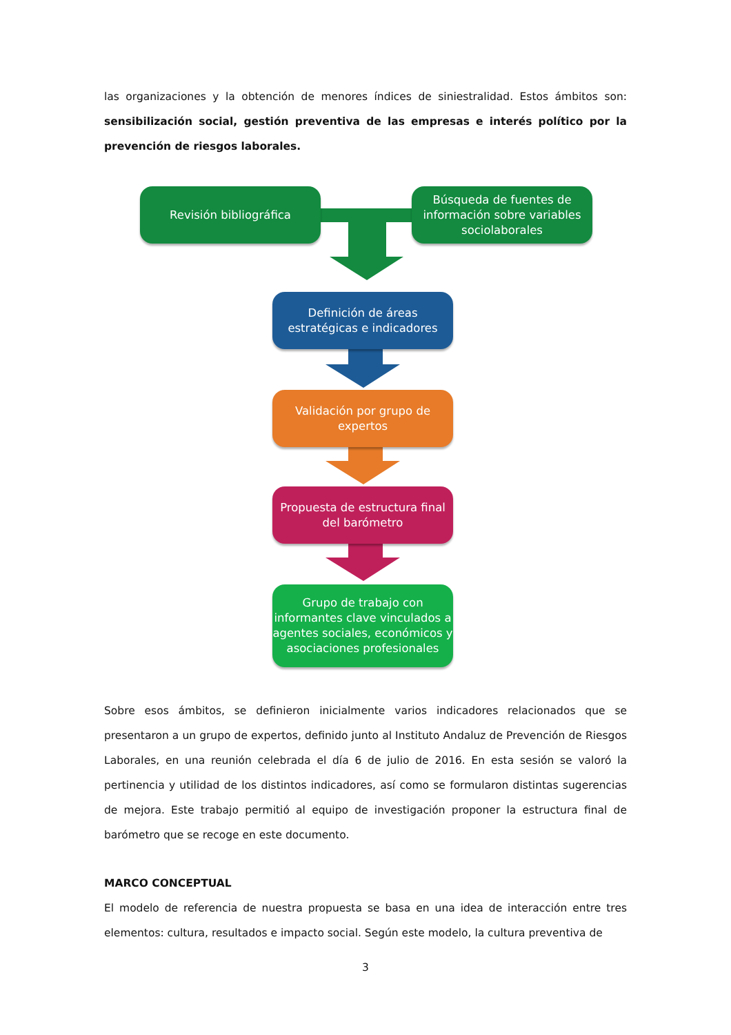las organizaciones y la obtención de menores índices de siniestralidad. Estos ámbitos son: sensibilización social, gestión preventiva de las empresas e interés político por la prevención de riesgos laborales.
Revisión bibliográfica
Búsqueda de fuentes de información sobre variables sociolaborales
Definición de áreas estratégicas e indicadores
Validación por grupo de expertos
Propuesta de estructura final del barómetro
Grupo de trabajo con informantes clave vinculados a agentes sociales, económicos y asociaciones profesionales
Sobre esos ámbitos, se definieron inicialmente varios indicadores relacionados que se presentaron a un grupo de expertos, definido junto al Instituto Andaluz de Prevención de Riesgos Laborales, en una reunión celebrada el día 6 de julio de 2016. En esta sesión se valoró la pertinencia y utilidad de los distintos indicadores, así como se formularon distintas sugerencias de mejora. Este trabajo permitió al equipo de investigación proponer la estructura final de barómetro que se recoge en este documento.
MARCO CONCEPTUAL
El modelo de referencia de nuestra propuesta se basa en una idea de interacción entre tres elementos: cultura, resultados e impacto social. Según este modelo, la cultura preventiva de
3